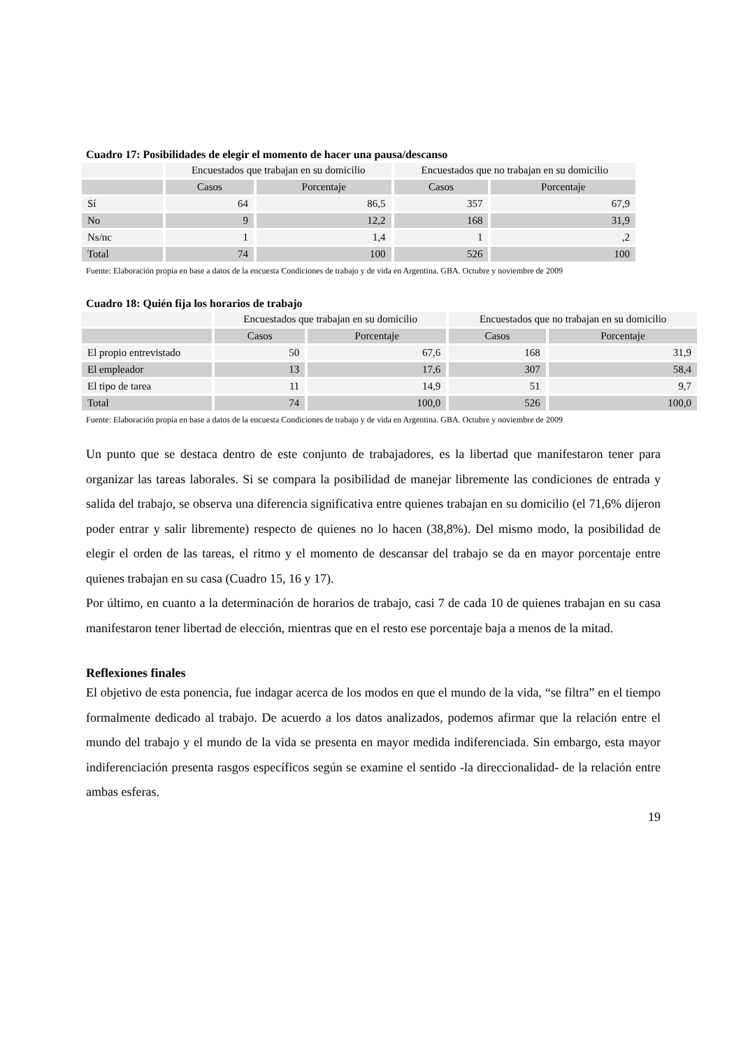Cuadro 17: Posibilidades de elegir el momento de hacer una pausa/descanso
| | Encuestados que trabajan en su domicilio | | Encuestados que no trabajan en su domicilio | |
| | Casos | Porcentaje | Casos | Porcentaje |
| Sí | 64 | 86,5 | 357 | 67,9 |
| No | 9 | 12,2 | 168 | 31,9 |
| Ns/nc | 1 | 1,4 | 1 | ,2 |
| Total | 74 | 100 | 526 | 100 |
Fuente: Elaboración propia en base a datos de la encuesta Condiciones de trabajo y de vida en Argentina. GBA. Octubre y noviembre de 2009
Cuadro 18: Quién fija los horarios de trabajo
| | Encuestados que trabajan en su domicilio | | Encuestados que no trabajan en su domicilio | |
| | Casos | Porcentaje | Casos | Porcentaje |
| El propio entrevistado | 50 | 67,6 | 168 | 31,9 |
| El empleador | 13 | 17,6 | 307 | 58,4 |
| El tipo de tarea | 11 | 14,9 | 51 | 9,7 |
| Total | 74 | 100,0 | 526 | 100,0 |
Fuente: Elaboración propia en base a datos de la encuesta Condiciones de trabajo y de vida en Argentina. GBA. Octubre y noviembre de 2009
Un punto que se destaca dentro de este conjunto de trabajadores, es la libertad que manifestaron tener para organizar las tareas laborales. Si se compara la posibilidad de manejar libremente las condiciones de entrada y salida del trabajo, se observa una diferencia significativa entre quienes trabajan en su domicilio (el 71,6% dijeron poder entrar y salir libremente) respecto de quienes no lo hacen (38,8%). Del mismo modo, la posibilidad de elegir el orden de las tareas, el ritmo y el momento de descansar del trabajo se da en mayor porcentaje entre quienes trabajan en su casa (Cuadro 15, 16 y 17).
Por último, en cuanto a la determinación de horarios de trabajo, casi 7 de cada 10 de quienes trabajan en su casa manifestaron tener libertad de elección, mientras que en el resto ese porcentaje baja a menos de la mitad.
Reflexiones finales
El objetivo de esta ponencia, fue indagar acerca de los modos en que el mundo de la vida, “se filtra” en el tiempo formalmente dedicado al trabajo. De acuerdo a los datos analizados, podemos afirmar que la relación entre el mundo del trabajo y el mundo de la vida se presenta en mayor medida indiferenciada. Sin embargo, esta mayor indiferenciación presenta rasgos específicos según se examine el sentido -la direccionalidad- de la relación entre ambas esferas.
19